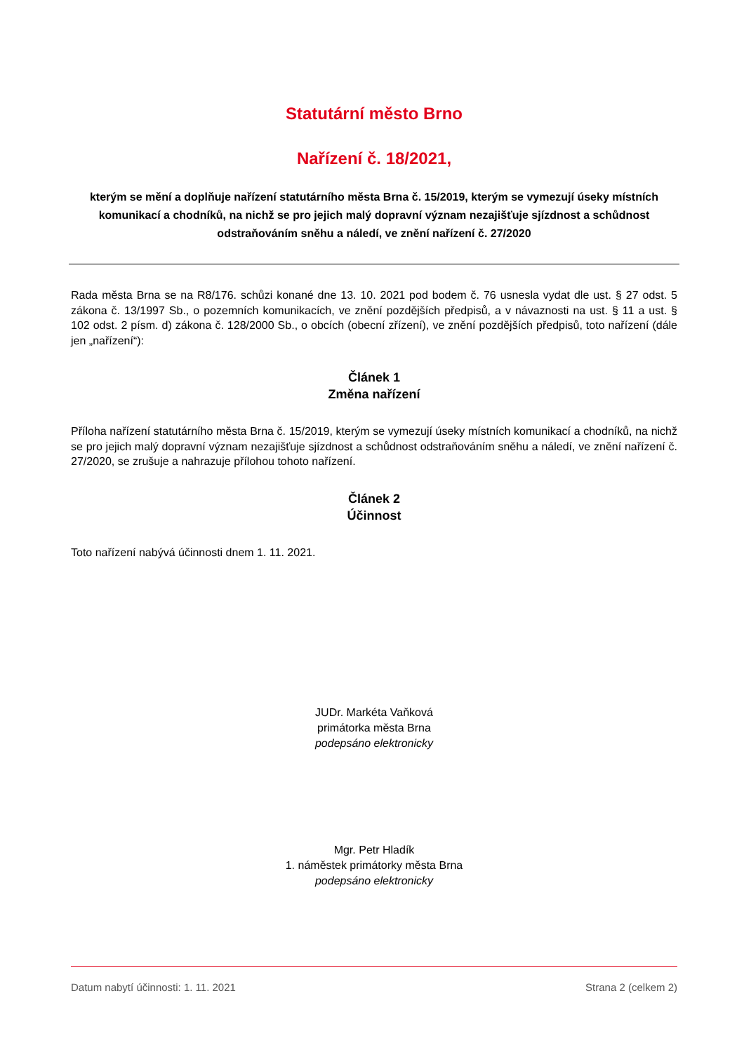Statutární město Brno
Nařízení č. 18/2021,
kterým se mění a doplňuje nařízení statutárního města Brna č. 15/2019, kterým se vymezují úseky místních komunikací a chodníků, na nichž se pro jejich malý dopravní význam nezajišťuje sjízdnost a schůdnost odstraňováním sněhu a náledí, ve znění nařízení č. 27/2020
Rada města Brna se na R8/176. schůzi konané dne 13. 10. 2021 pod bodem č. 76 usnesla vydat dle ust. § 27 odst. 5 zákona č. 13/1997 Sb., o pozemních komunikacích, ve znění pozdějších předpisů, a v návaznosti na ust. § 11 a ust. § 102 odst. 2 písm. d) zákona č. 128/2000 Sb., o obcích (obecní zřízení), ve znění pozdějších předpisů, toto nařízení (dále jen „nařízení“):
Článek 1
Změna nařízení
Příloha nařízení statutárního města Brna č. 15/2019, kterým se vymezují úseky místních komunikací a chodníků, na nichž se pro jejich malý dopravní význam nezajišťuje sjízdnost a schůdnost odstraňováním sněhu a náledí, ve znění nařízení č. 27/2020, se zrušuje a nahrazuje přílohou tohoto nařízení.
Článek 2
Účinnost
Toto nařízení nabývá účinnosti dnem 1. 11. 2021.
JUDr. Markéta Vaňková
primátorka města Brna
podepsáno elektronicky
Mgr. Petr Hladík
1. náměstek primátorky města Brna
podepsáno elektronicky
Datum nabytí účinnosti: 1. 11. 2021 Strana 2 (celkem 2)